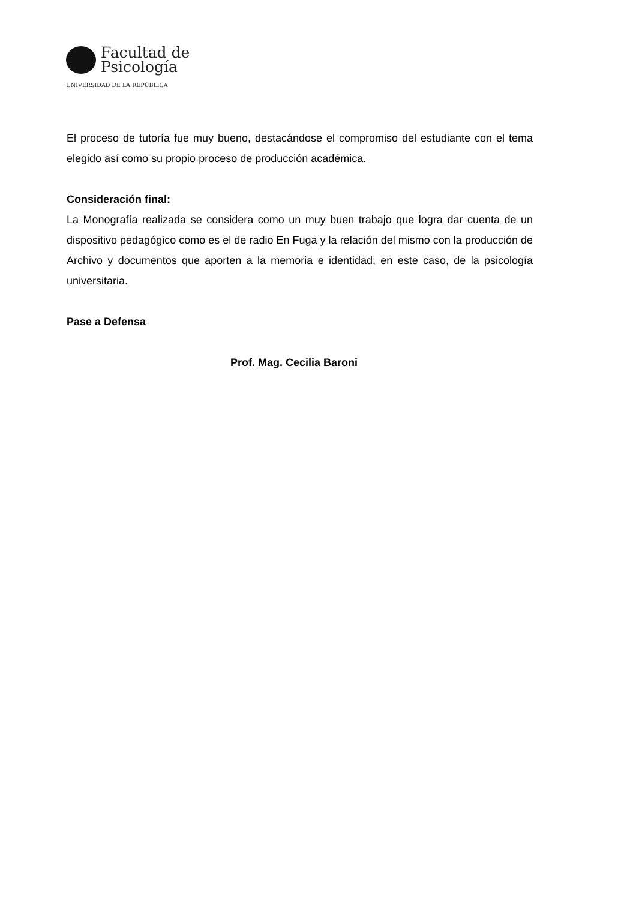Facultad de
Psicología
UNIVERSIDAD DE LA REPÚBLICA
El proceso de tutoría fue muy bueno, destacándose el compromiso del estudiante con el tema elegido así como su propio proceso de producción académica.
Consideración final:
La Monografía realizada se considera como un muy buen trabajo que logra dar cuenta de un dispositivo pedagógico como es el de radio En Fuga y la relación del mismo con la producción de Archivo y documentos que aporten a la memoria e identidad, en este caso, de la psicología universitaria.
Pase a Defensa
Prof. Mag. Cecilia Baroni